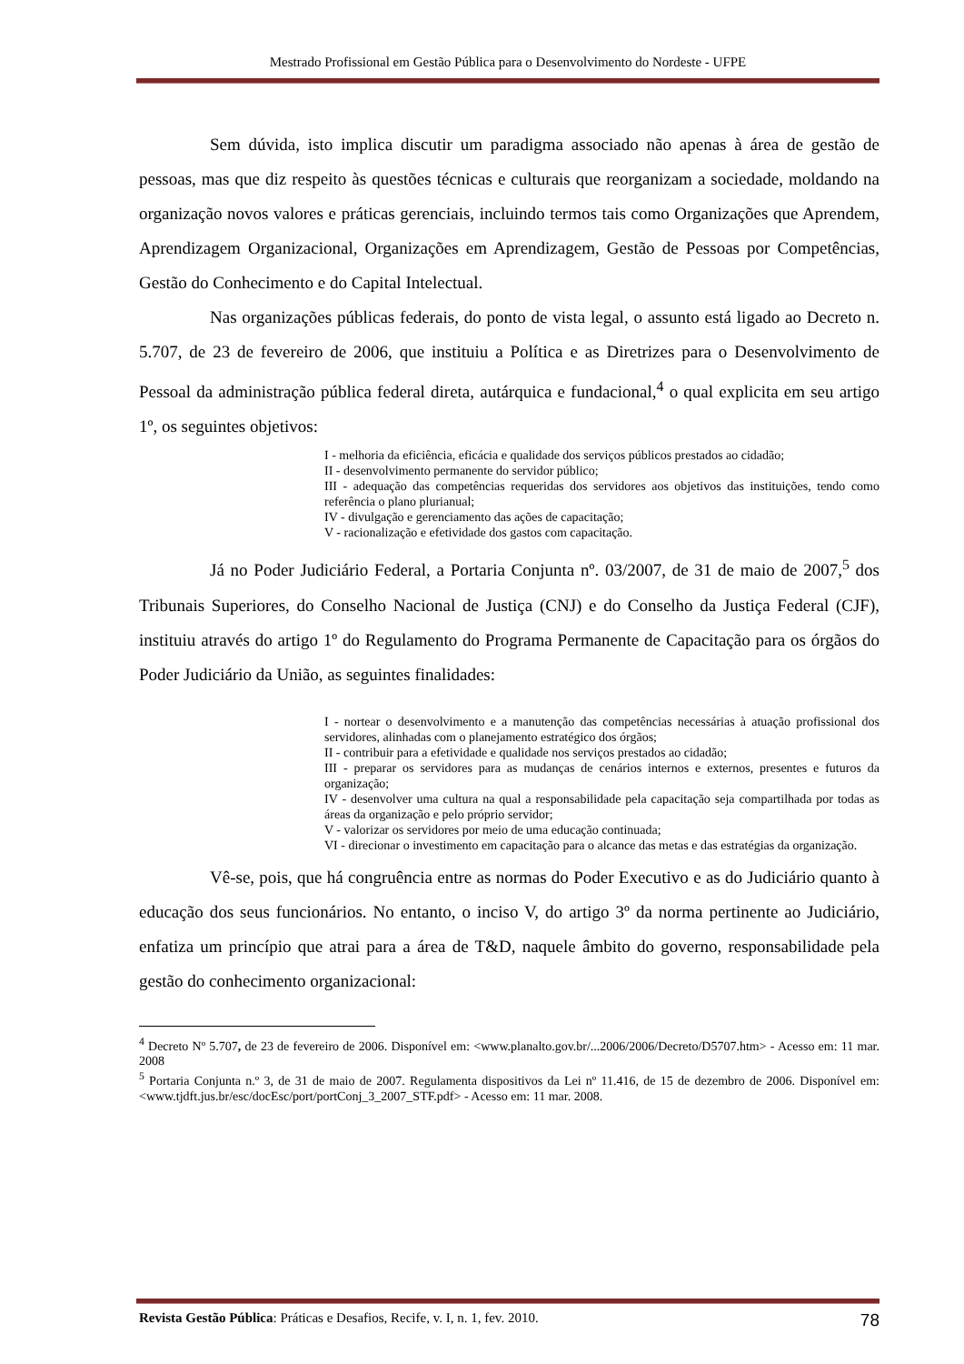Mestrado Profissional em Gestão Pública para o Desenvolvimento do Nordeste - UFPE
Sem dúvida, isto implica discutir um paradigma associado não apenas à área de gestão de pessoas, mas que diz respeito às questões técnicas e culturais que reorganizam a sociedade, moldando na organização novos valores e práticas gerenciais, incluindo termos tais como Organizações que Aprendem, Aprendizagem Organizacional, Organizações em Aprendizagem, Gestão de Pessoas por Competências, Gestão do Conhecimento e do Capital Intelectual.
Nas organizações públicas federais, do ponto de vista legal, o assunto está ligado ao Decreto n. 5.707, de 23 de fevereiro de 2006, que instituiu a Política e as Diretrizes para o Desenvolvimento de Pessoal da administração pública federal direta, autárquica e fundacional,<sup>4</sup> o qual explicita em seu artigo 1º, os seguintes objetivos:
I - melhoria da eficiência, eficácia e qualidade dos serviços públicos prestados ao cidadão;
II - desenvolvimento permanente do servidor público;
III - adequação das competências requeridas dos servidores aos objetivos das instituições, tendo como referência o plano plurianual;
IV - divulgação e gerenciamento das ações de capacitação;
V - racionalização e efetividade dos gastos com capacitação.
Já no Poder Judiciário Federal, a Portaria Conjunta nº. 03/2007, de 31 de maio de 2007,<sup>5</sup> dos Tribunais Superiores, do Conselho Nacional de Justiça (CNJ) e do Conselho da Justiça Federal (CJF), instituiu através do artigo 1º do Regulamento do Programa Permanente de Capacitação para os órgãos do Poder Judiciário da União, as seguintes finalidades:
I - nortear o desenvolvimento e a manutenção das competências necessárias à atuação profissional dos servidores, alinhadas com o planejamento estratégico dos órgãos;
II - contribuir para a efetividade e qualidade nos serviços prestados ao cidadão;
III - preparar os servidores para as mudanças de cenários internos e externos, presentes e futuros da organização;
IV - desenvolver uma cultura na qual a responsabilidade pela capacitação seja compartilhada por todas as áreas da organização e pelo próprio servidor;
V - valorizar os servidores por meio de uma educação continuada;
VI - direcionar o investimento em capacitação para o alcance das metas e das estratégias da organização.
Vê-se, pois, que há congruência entre as normas do Poder Executivo e as do Judiciário quanto à educação dos seus funcionários. No entanto, o inciso V, do artigo 3º da norma pertinente ao Judiciário, enfatiza um princípio que atrai para a área de T&D, naquele âmbito do governo, responsabilidade pela gestão do conhecimento organizacional:
<sup>4</sup> Decreto Nº 5.707, de 23 de fevereiro de 2006. Disponível em: <www.planalto.gov.br/...2006/2006/Decreto/D5707.htm> - Acesso em: 11 mar. 2008
<sup>5</sup> Portaria Conjunta n.º 3, de 31 de maio de 2007. Regulamenta dispositivos da Lei nº 11.416, de 15 de dezembro de 2006. Disponível em: <www.tjdft.jus.br/esc/docEsc/port/portConj_3_2007_STF.pdf> - Acesso em: 11 mar. 2008.
Revista Gestão Pública: Práticas e Desafios, Recife, v. I, n. 1, fev. 2010. 78